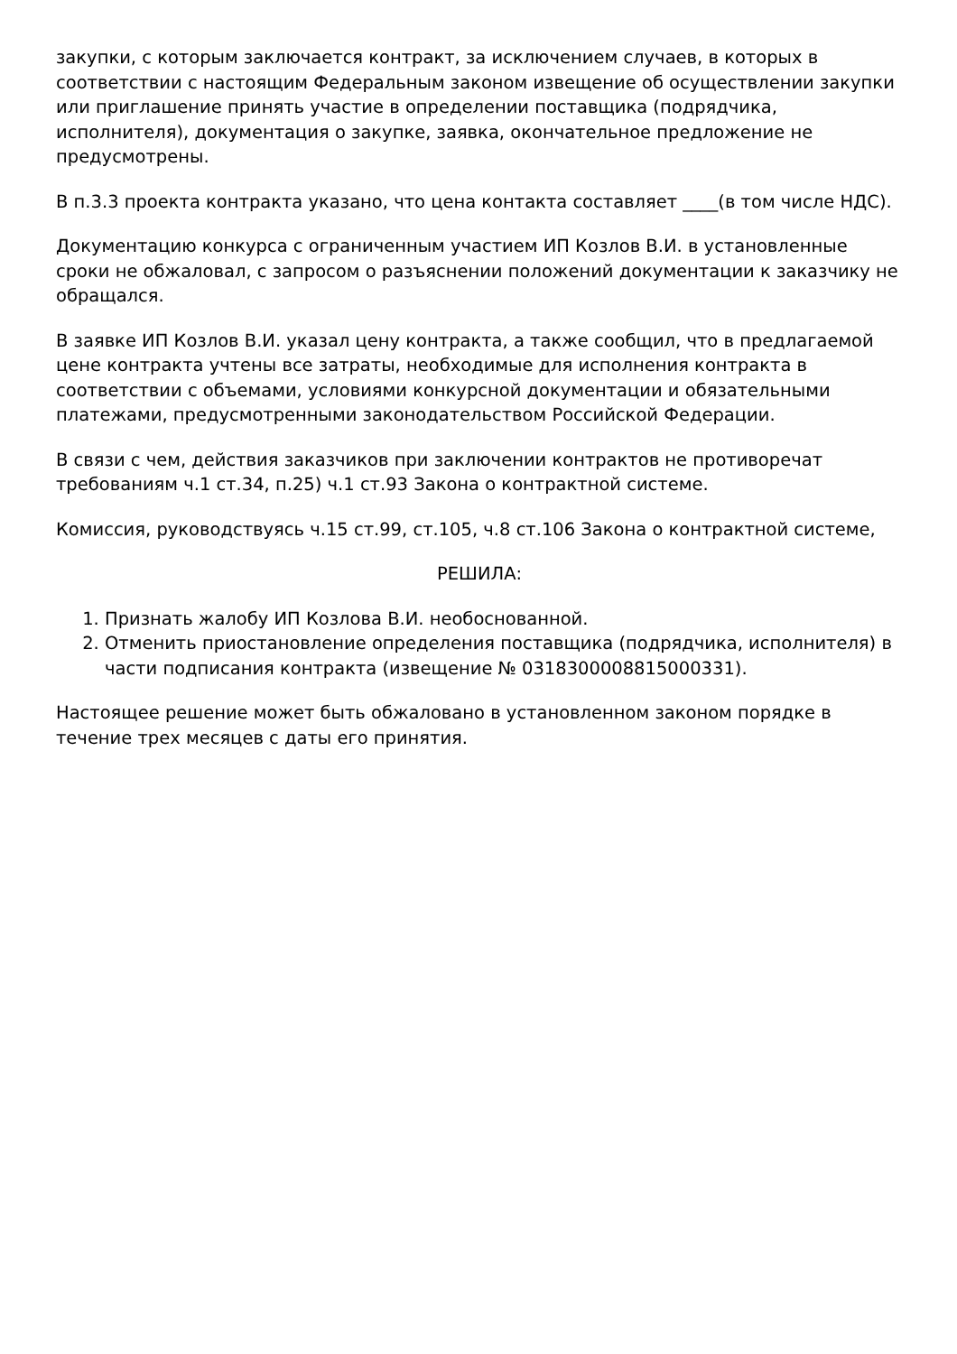закупки, с которым заключается контракт, за исключением случаев, в которых в соответствии с настоящим Федеральным законом извещение об осуществлении закупки или приглашение принять участие в определении поставщика (подрядчика, исполнителя), документация о закупке, заявка, окончательное предложение не предусмотрены.
В п.3.3 проекта контракта указано, что цена контакта составляет ____(в том числе НДС).
Документацию конкурса с ограниченным участием ИП Козлов В.И. в установленные сроки не обжаловал, с запросом о разъяснении положений документации к заказчику не обращался.
В заявке ИП Козлов В.И. указал цену контракта, а также сообщил, что в предлагаемой цене контракта учтены все затраты, необходимые для исполнения контракта в соответствии с объемами, условиями конкурсной документации и обязательными платежами, предусмотренными законодательством Российской Федерации.
В связи с чем, действия заказчиков при заключении контрактов не противоречат требованиям ч.1 ст.34, п.25) ч.1 ст.93 Закона о контрактной системе.
Комиссия, руководствуясь ч.15 ст.99, ст.105, ч.8 ст.106 Закона о контрактной системе,
РЕШИЛА:
1. Признать жалобу ИП Козлова В.И. необоснованной.
2. Отменить приостановление определения поставщика (подрядчика, исполнителя) в части подписания контракта (извещение № 0318300008815000331).
Настоящее решение может быть обжаловано в установленном законом порядке в течение трех месяцев с даты его принятия.